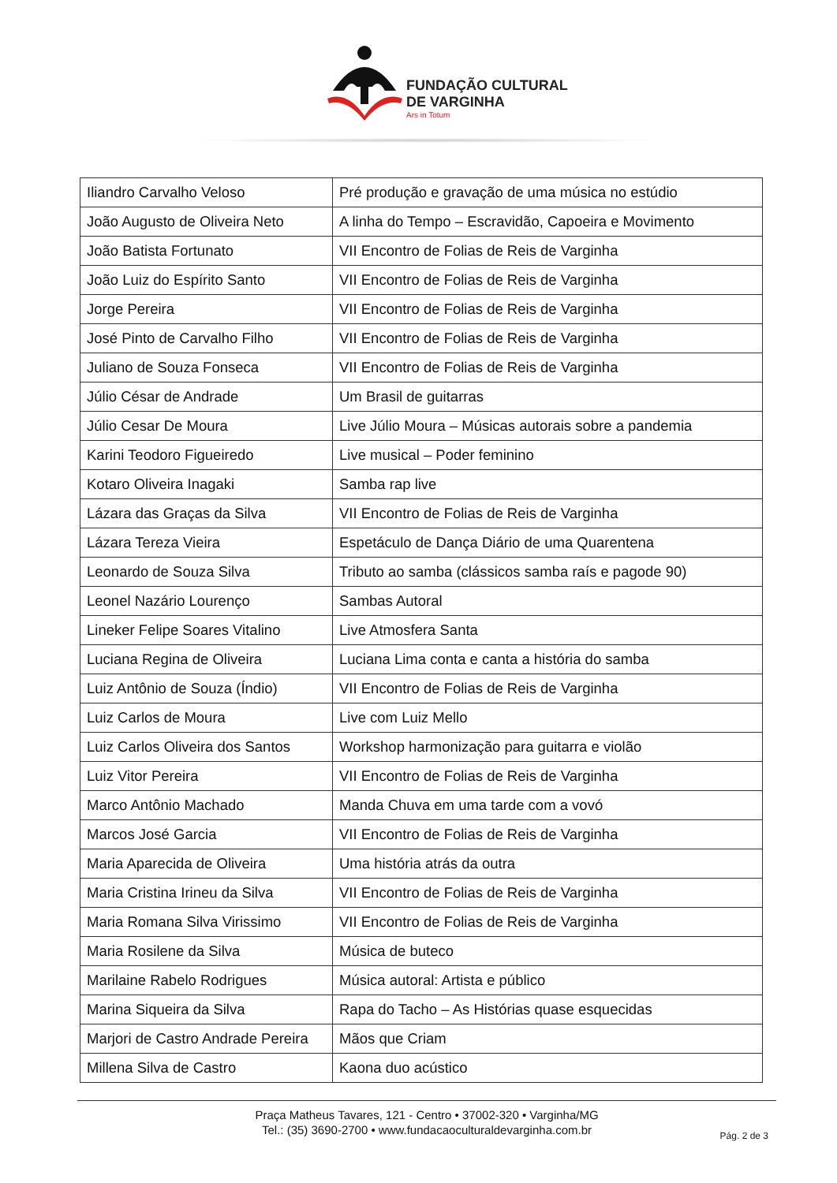FUNDAÇÃO CULTURAL
DE VARGINHA
Ars in Totum
| Iliandro Carvalho Veloso | Pré produção e gravação de uma música no estúdio |
| João Augusto de Oliveira Neto | A linha do Tempo – Escravidão, Capoeira e Movimento |
| João Batista Fortunato | VII Encontro de Folias de Reis de Varginha |
| João Luiz do Espírito Santo | VII Encontro de Folias de Reis de Varginha |
| Jorge Pereira | VII Encontro de Folias de Reis de Varginha |
| José Pinto de Carvalho Filho | VII Encontro de Folias de Reis de Varginha |
| Juliano de Souza Fonseca | VII Encontro de Folias de Reis de Varginha |
| Júlio César de Andrade | Um Brasil de guitarras |
| Júlio Cesar De Moura | Live Júlio Moura – Músicas autorais sobre a pandemia |
| Karini Teodoro Figueiredo | Live musical – Poder feminino |
| Kotaro Oliveira Inagaki | Samba rap live |
| Lázara das Graças da Silva | VII Encontro de Folias de Reis de Varginha |
| Lázara Tereza Vieira | Espetáculo de Dança Diário de uma Quarentena |
| Leonardo de Souza Silva | Tributo ao samba (clássicos samba raís e pagode 90) |
| Leonel Nazário Lourenço | Sambas Autoral |
| Lineker Felipe Soares Vitalino | Live Atmosfera Santa |
| Luciana Regina de Oliveira | Luciana Lima conta e canta a história do samba |
| Luiz Antônio de Souza (Índio) | VII Encontro de Folias de Reis de Varginha |
| Luiz Carlos de Moura | Live com Luiz Mello |
| Luiz Carlos Oliveira dos Santos | Workshop harmonização para guitarra e violão |
| Luiz Vitor Pereira | VII Encontro de Folias de Reis de Varginha |
| Marco Antônio Machado | Manda Chuva em uma tarde com a vovó |
| Marcos José Garcia | VII Encontro de Folias de Reis de Varginha |
| Maria Aparecida de Oliveira | Uma história atrás da outra |
| Maria Cristina Irineu da Silva | VII Encontro de Folias de Reis de Varginha |
| Maria Romana Silva Virissimo | VII Encontro de Folias de Reis de Varginha |
| Maria Rosilene da Silva | Música de buteco |
| Marilaine Rabelo Rodrigues | Música autoral: Artista e público |
| Marina Siqueira da Silva | Rapa do Tacho – As Histórias quase esquecidas |
| Marjori de Castro Andrade Pereira | Mãos que Criam |
| Millena Silva de Castro | Kaona duo acústico |
Praça Matheus Tavares, 121 - Centro • 37002-320 • Varginha/MG
Tel.: (35) 3690-2700 • www.fundacaoculturaldevarginha.com.br
Pág. 2 de 3